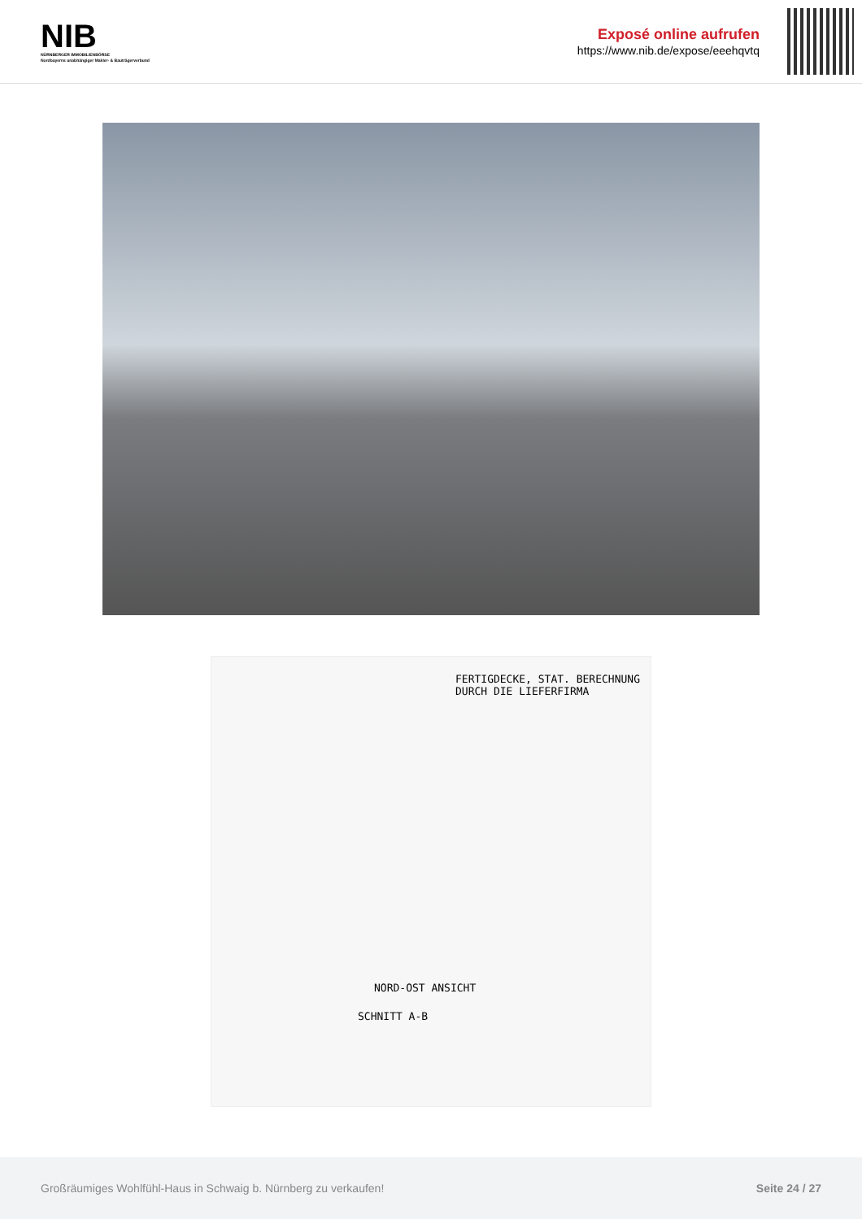NIB
NÜRNBERGER IMMOBILIENBÖRSE
Nordbayerns unabhängiger Makler- & Bauträgerverbund
Exposé online aufrufen
https://www.nib.de/expose/eeehqvtq
FERTIGDECKE, STAT. BERECHNUNG
DURCH DIE LIEFERFIRMA
NORD-OST ANSICHT
SCHNITT A-B
Großräumiges Wohlfühl-Haus in Schwaig b. Nürnberg zu verkaufen! Seite 24 / 27